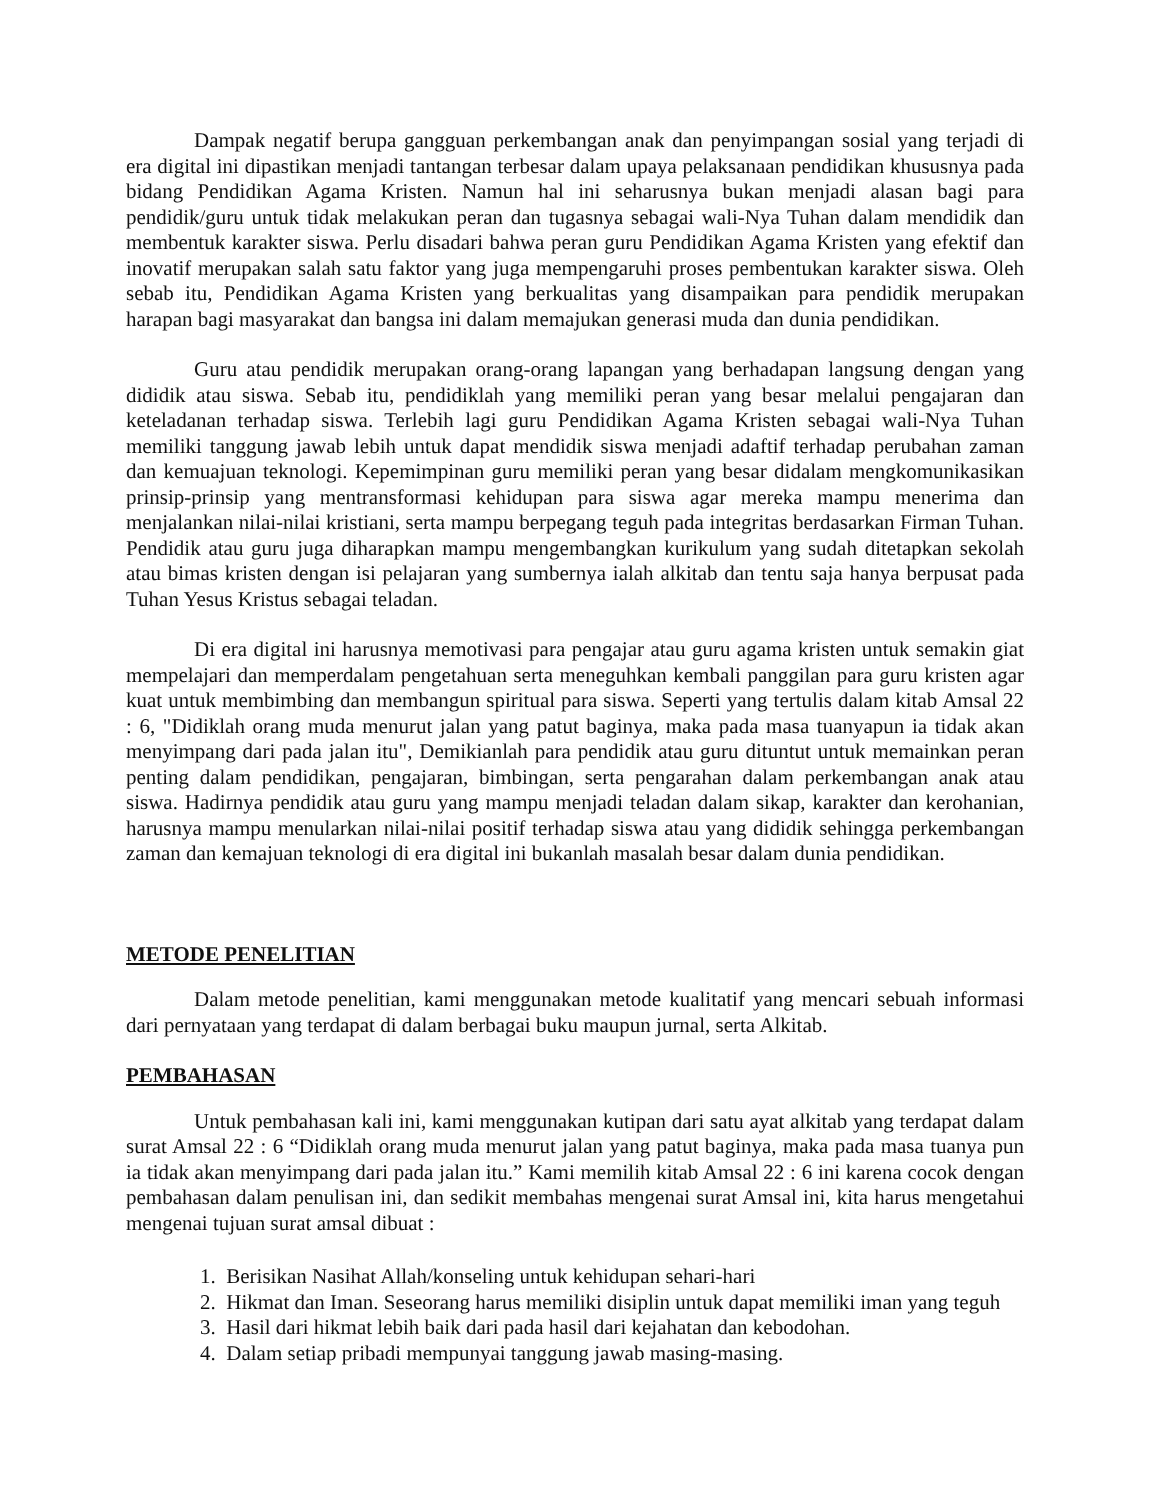Dampak negatif berupa gangguan perkembangan anak dan penyimpangan sosial yang terjadi di era digital ini dipastikan menjadi tantangan terbesar dalam upaya pelaksanaan pendidikan khususnya pada bidang Pendidikan Agama Kristen. Namun hal ini seharusnya bukan menjadi alasan bagi para pendidik/guru untuk tidak melakukan peran dan tugasnya sebagai wali-Nya Tuhan dalam mendidik dan membentuk karakter siswa. Perlu disadari bahwa peran guru Pendidikan Agama Kristen yang efektif dan inovatif merupakan salah satu faktor yang juga mempengaruhi proses pembentukan karakter siswa. Oleh sebab itu, Pendidikan Agama Kristen yang berkualitas yang disampaikan para pendidik merupakan harapan bagi masyarakat dan bangsa ini dalam memajukan generasi muda dan dunia pendidikan.
Guru atau pendidik merupakan orang-orang lapangan yang berhadapan langsung dengan yang dididik atau siswa. Sebab itu, pendidiklah yang memiliki peran yang besar melalui pengajaran dan keteladanan terhadap siswa. Terlebih lagi guru Pendidikan Agama Kristen sebagai wali-Nya Tuhan memiliki tanggung jawab lebih untuk dapat mendidik siswa menjadi adaftif terhadap perubahan zaman dan kemuajuan teknologi. Kepemimpinan guru memiliki peran yang besar didalam mengkomunikasikan prinsip-prinsip yang mentransformasi kehidupan para siswa agar mereka mampu menerima dan menjalankan nilai-nilai kristiani, serta mampu berpegang teguh pada integritas berdasarkan Firman Tuhan. Pendidik atau guru juga diharapkan mampu mengembangkan kurikulum yang sudah ditetapkan sekolah atau bimas kristen dengan isi pelajaran yang sumbernya ialah alkitab dan tentu saja hanya berpusat pada Tuhan Yesus Kristus sebagai teladan.
Di era digital ini harusnya memotivasi para pengajar atau guru agama kristen untuk semakin giat mempelajari dan memperdalam pengetahuan serta meneguhkan kembali panggilan para guru kristen agar kuat untuk membimbing dan membangun spiritual para siswa. Seperti yang tertulis dalam kitab Amsal 22 : 6, "Didiklah orang muda menurut jalan yang patut baginya, maka pada masa tuanyapun ia tidak akan menyimpang dari pada jalan itu", Demikianlah para pendidik atau guru dituntut untuk memainkan peran penting dalam pendidikan, pengajaran, bimbingan, serta pengarahan dalam perkembangan anak atau siswa. Hadirnya pendidik atau guru yang mampu menjadi teladan dalam sikap, karakter dan kerohanian, harusnya mampu menularkan nilai-nilai positif terhadap siswa atau yang dididik sehingga perkembangan zaman dan kemajuan teknologi di era digital ini bukanlah masalah besar dalam dunia pendidikan.
METODE PENELITIAN
Dalam metode penelitian, kami menggunakan metode kualitatif yang mencari sebuah informasi dari pernyataan yang terdapat di dalam berbagai buku maupun jurnal, serta Alkitab.
PEMBAHASAN
Untuk pembahasan kali ini, kami menggunakan kutipan dari satu ayat alkitab yang terdapat dalam surat Amsal 22 : 6 “Didiklah orang muda menurut jalan yang patut baginya, maka pada masa tuanya pun ia tidak akan menyimpang dari pada jalan itu.” Kami memilih kitab Amsal 22 : 6 ini karena cocok dengan pembahasan dalam penulisan ini, dan sedikit membahas mengenai surat Amsal ini, kita harus mengetahui mengenai tujuan surat amsal dibuat :
1. Berisikan Nasihat Allah/konseling untuk kehidupan sehari-hari
2. Hikmat dan Iman. Seseorang harus memiliki disiplin untuk dapat memiliki iman yang teguh
3. Hasil dari hikmat lebih baik dari pada hasil dari kejahatan dan kebodohan.
4. Dalam setiap pribadi mempunyai tanggung jawab masing-masing.